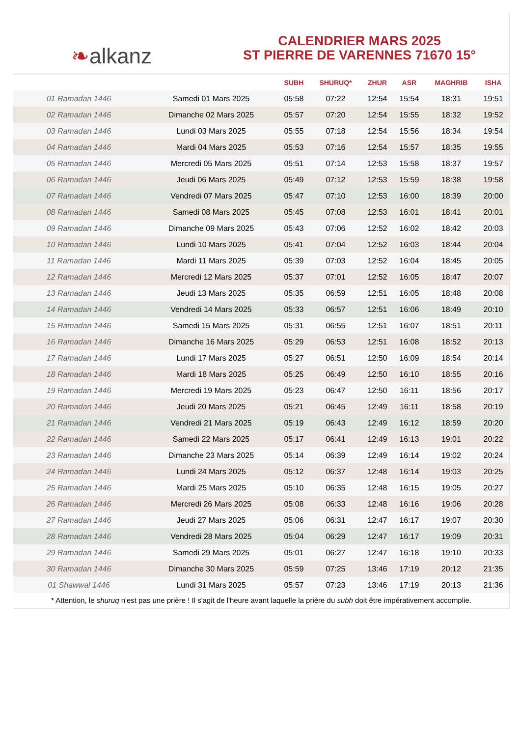❧ alkanz
CALENDRIER MARS 2025
ST PIERRE DE VARENNES 71670 15°
| | | SUBH | SHURUQ* | ZHUR | ASR | MAGHRIB | ISHA |
| --- | --- | --- | --- | --- | --- | --- | --- |
| 01 Ramadan 1446 | Samedi 01 Mars 2025 | 05:58 | 07:22 | 12:54 | 15:54 | 18:31 | 19:51 |
| 02 Ramadan 1446 | Dimanche 02 Mars 2025 | 05:57 | 07:20 | 12:54 | 15:55 | 18:32 | 19:52 |
| 03 Ramadan 1446 | Lundi 03 Mars 2025 | 05:55 | 07:18 | 12:54 | 15:56 | 18:34 | 19:54 |
| 04 Ramadan 1446 | Mardi 04 Mars 2025 | 05:53 | 07:16 | 12:54 | 15:57 | 18:35 | 19:55 |
| 05 Ramadan 1446 | Mercredi 05 Mars 2025 | 05:51 | 07:14 | 12:53 | 15:58 | 18:37 | 19:57 |
| 06 Ramadan 1446 | Jeudi 06 Mars 2025 | 05:49 | 07:12 | 12:53 | 15:59 | 18:38 | 19:58 |
| 07 Ramadan 1446 | Vendredi 07 Mars 2025 | 05:47 | 07:10 | 12:53 | 16:00 | 18:39 | 20:00 |
| 08 Ramadan 1446 | Samedi 08 Mars 2025 | 05:45 | 07:08 | 12:53 | 16:01 | 18:41 | 20:01 |
| 09 Ramadan 1446 | Dimanche 09 Mars 2025 | 05:43 | 07:06 | 12:52 | 16:02 | 18:42 | 20:03 |
| 10 Ramadan 1446 | Lundi 10 Mars 2025 | 05:41 | 07:04 | 12:52 | 16:03 | 18:44 | 20:04 |
| 11 Ramadan 1446 | Mardi 11 Mars 2025 | 05:39 | 07:03 | 12:52 | 16:04 | 18:45 | 20:05 |
| 12 Ramadan 1446 | Mercredi 12 Mars 2025 | 05:37 | 07:01 | 12:52 | 16:05 | 18:47 | 20:07 |
| 13 Ramadan 1446 | Jeudi 13 Mars 2025 | 05:35 | 06:59 | 12:51 | 16:05 | 18:48 | 20:08 |
| 14 Ramadan 1446 | Vendredi 14 Mars 2025 | 05:33 | 06:57 | 12:51 | 16:06 | 18:49 | 20:10 |
| 15 Ramadan 1446 | Samedi 15 Mars 2025 | 05:31 | 06:55 | 12:51 | 16:07 | 18:51 | 20:11 |
| 16 Ramadan 1446 | Dimanche 16 Mars 2025 | 05:29 | 06:53 | 12:51 | 16:08 | 18:52 | 20:13 |
| 17 Ramadan 1446 | Lundi 17 Mars 2025 | 05:27 | 06:51 | 12:50 | 16:09 | 18:54 | 20:14 |
| 18 Ramadan 1446 | Mardi 18 Mars 2025 | 05:25 | 06:49 | 12:50 | 16:10 | 18:55 | 20:16 |
| 19 Ramadan 1446 | Mercredi 19 Mars 2025 | 05:23 | 06:47 | 12:50 | 16:11 | 18:56 | 20:17 |
| 20 Ramadan 1446 | Jeudi 20 Mars 2025 | 05:21 | 06:45 | 12:49 | 16:11 | 18:58 | 20:19 |
| 21 Ramadan 1446 | Vendredi 21 Mars 2025 | 05:19 | 06:43 | 12:49 | 16:12 | 18:59 | 20:20 |
| 22 Ramadan 1446 | Samedi 22 Mars 2025 | 05:17 | 06:41 | 12:49 | 16:13 | 19:01 | 20:22 |
| 23 Ramadan 1446 | Dimanche 23 Mars 2025 | 05:14 | 06:39 | 12:49 | 16:14 | 19:02 | 20:24 |
| 24 Ramadan 1446 | Lundi 24 Mars 2025 | 05:12 | 06:37 | 12:48 | 16:14 | 19:03 | 20:25 |
| 25 Ramadan 1446 | Mardi 25 Mars 2025 | 05:10 | 06:35 | 12:48 | 16:15 | 19:05 | 20:27 |
| 26 Ramadan 1446 | Mercredi 26 Mars 2025 | 05:08 | 06:33 | 12:48 | 16:16 | 19:06 | 20:28 |
| 27 Ramadan 1446 | Jeudi 27 Mars 2025 | 05:06 | 06:31 | 12:47 | 16:17 | 19:07 | 20:30 |
| 28 Ramadan 1446 | Vendredi 28 Mars 2025 | 05:04 | 06:29 | 12:47 | 16:17 | 19:09 | 20:31 |
| 29 Ramadan 1446 | Samedi 29 Mars 2025 | 05:01 | 06:27 | 12:47 | 16:18 | 19:10 | 20:33 |
| 30 Ramadan 1446 | Dimanche 30 Mars 2025 | 05:59 | 07:25 | 13:46 | 17:19 | 20:12 | 21:35 |
| 01 Shawwal 1446 | Lundi 31 Mars 2025 | 05:57 | 07:23 | 13:46 | 17:19 | 20:13 | 21:36 |
* Attention, le shuruq n'est pas une prière ! Il s'agit de l'heure avant laquelle la prière du subh doit être impérativement accomplie.